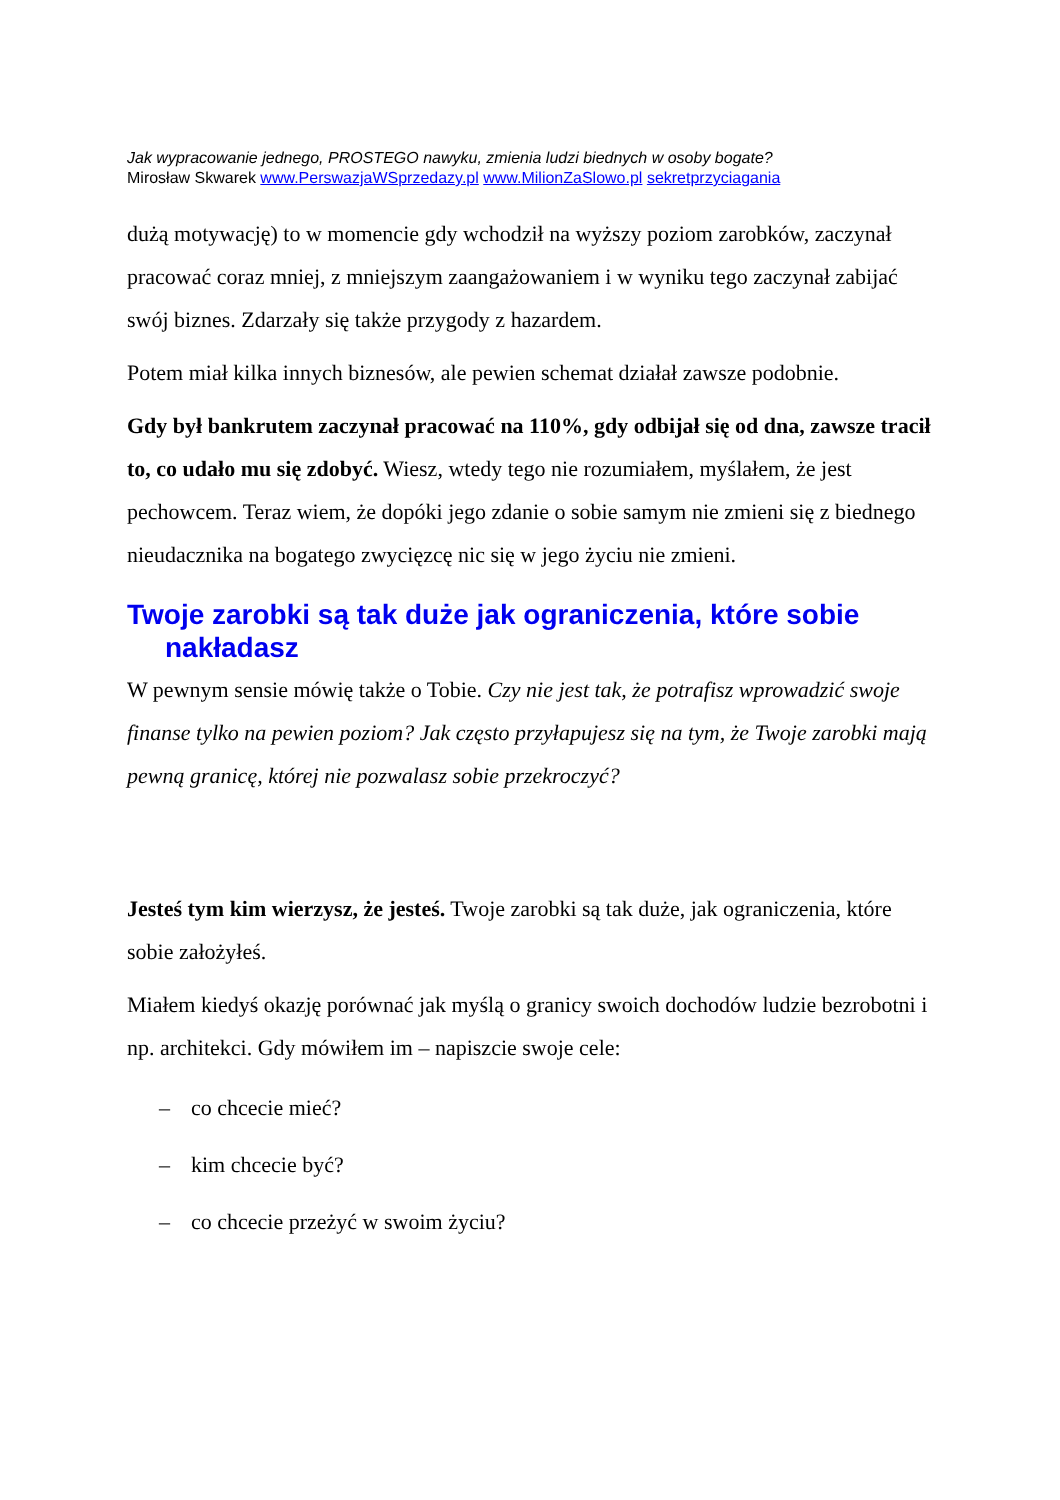Jak wypracowanie jednego, PROSTEGO nawyku, zmienia ludzi biednych w osoby bogate?
Mirosław Skwarek www.PerswazjaWSprzedazy.pl www.MilionZaSlowo.pl sekretprzyciagania
dużą motywację) to w momencie gdy wchodził na wyższy poziom zarobków, zaczynał pracować coraz mniej, z mniejszym zaangażowaniem i w wyniku tego zaczynał zabijać swój biznes. Zdarzały się także przygody z hazardem.
Potem miał kilka innych biznesów, ale pewien schemat działał zawsze podobnie.
Gdy był bankrutem zaczynał pracować na 110%, gdy odbijał się od dna, zawsze tracił to, co udało mu się zdobyć. Wiesz, wtedy tego nie rozumiałem, myślałem, że jest pechowcem. Teraz wiem, że dopóki jego zdanie o sobie samym nie zmieni się z biednego nieudacznika na bogatego zwycięzcę nic się w jego życiu nie zmieni.
Twoje zarobki są tak duże jak ograniczenia, które sobie nakładasz
W pewnym sensie mówię także o Tobie. Czy nie jest tak, że potrafisz wprowadzić swoje finanse tylko na pewien poziom? Jak często przyłapujesz się na tym, że Twoje zarobki mają pewną granicę, której nie pozwalasz sobie przekroczyć?
Jesteś tym kim wierzysz, że jesteś. Twoje zarobki są tak duże, jak ograniczenia, które sobie założyłeś.
Miałem kiedyś okazję porównać jak myślą o granicy swoich dochodów ludzie bezrobotni i np. architekci. Gdy mówiłem im – napiszcie swoje cele:
– co chcecie mieć?
– kim chcecie być?
– co chcecie przeżyć w swoim życiu?